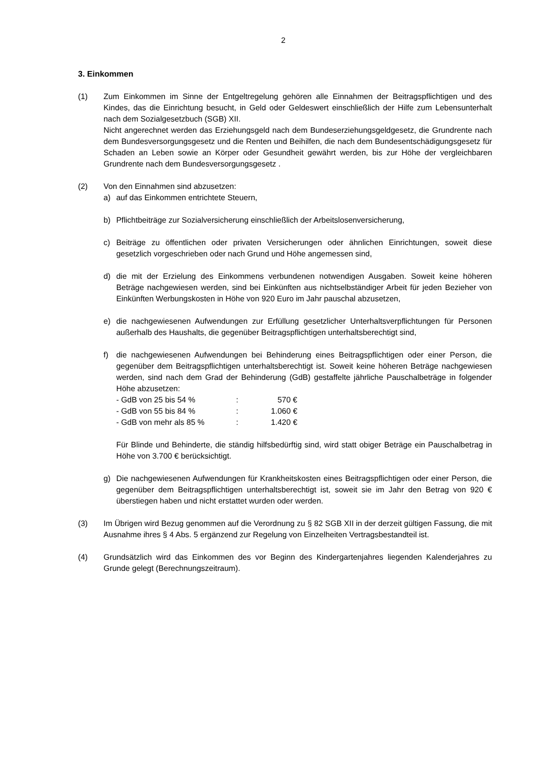2
3. Einkommen
(1) Zum Einkommen im Sinne der Entgeltregelung gehören alle Einnahmen der Beitragspflichtigen und des Kindes, das die Einrichtung besucht, in Geld oder Geldeswert einschließlich der Hilfe zum Lebensunterhalt nach dem Sozialgesetzbuch (SGB) XII.
Nicht angerechnet werden das Erziehungsgeld nach dem Bundeserziehungsgeldgesetz, die Grundrente nach dem Bundesversorgungsgesetz und die Renten und Beihilfen, die nach dem Bundesentschädigungsgesetz für Schaden an Leben sowie an Körper oder Gesundheit gewährt werden, bis zur Höhe der vergleichbaren Grundrente nach dem Bundesversorgungsgesetz .
(2) Von den Einnahmen sind abzusetzen:
a) auf das Einkommen entrichtete Steuern,
b) Pflichtbeiträge zur Sozialversicherung einschließlich der Arbeitslosenversicherung,
c) Beiträge zu öffentlichen oder privaten Versicherungen oder ähnlichen Einrichtungen, soweit diese gesetzlich vorgeschrieben oder nach Grund und Höhe angemessen sind,
d) die mit der Erzielung des Einkommens verbundenen notwendigen Ausgaben. Soweit keine höheren Beträge nachgewiesen werden, sind bei Einkünften aus nichtselbständiger Arbeit für jeden Bezieher von Einkünften Werbungskosten in Höhe von 920 Euro im Jahr pauschal abzusetzen,
e) die nachgewiesenen Aufwendungen zur Erfüllung gesetzlicher Unterhaltsverpflichtungen für Personen außerhalb des Haushalts, die gegenüber Beitragspflichtigen unterhaltsberechtigt sind,
f) die nachgewiesenen Aufwendungen bei Behinderung eines Beitragspflichtigen oder einer Person, die gegenüber dem Beitragspflichtigen unterhaltsberechtigt ist. Soweit keine höheren Beträge nachgewiesen werden, sind nach dem Grad der Behinderung (GdB) gestaffelte jährliche Pauschalbeträge in folgender Höhe abzusetzen:
| - GdB von 25 bis 54 % | : | 570 € |
| - GdB von 55 bis 84 % | : | 1.060 € |
| - GdB von mehr als 85 % | : | 1.420 € |
Für Blinde und Behinderte, die ständig hilfsbedürftig sind, wird statt obiger Beträge ein Pauschalbetrag in Höhe von 3.700 € berücksichtigt.
g) Die nachgewiesenen Aufwendungen für Krankheitskosten eines Beitragspflichtigen oder einer Person, die gegenüber dem Beitragspflichtigen unterhaltsberechtigt ist, soweit sie im Jahr den Betrag von 920 € überstiegen haben und nicht erstattet wurden oder werden.
(3) Im Übrigen wird Bezug genommen auf die Verordnung zu § 82 SGB XII in der derzeit gültigen Fassung, die mit Ausnahme ihres § 4 Abs. 5 ergänzend zur Regelung von Einzelheiten Vertragsbestandteil ist.
(4) Grundsätzlich wird das Einkommen des vor Beginn des Kindergartenjahres liegenden Kalenderjahres zu Grunde gelegt (Berechnungszeitraum).